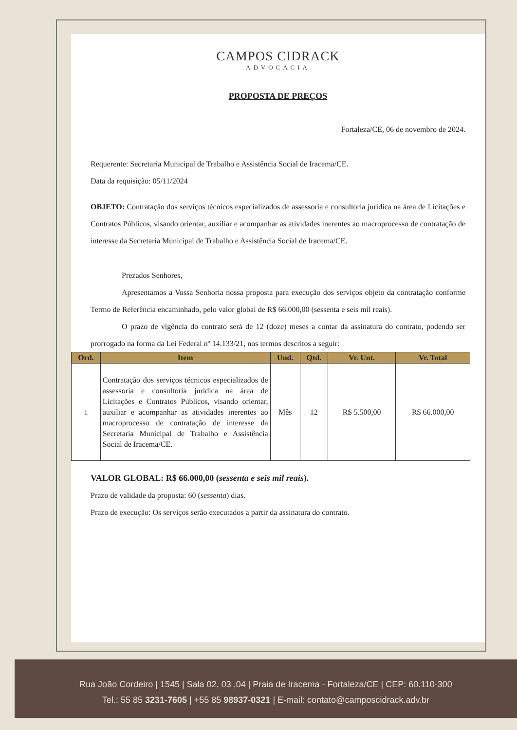CAMPOS CIDRACK
ADVOCACIA
PROPOSTA DE PREÇOS
Fortaleza/CE, 06 de novembro de 2024.
Requerente: Secretaria Municipal de Trabalho e Assistência Social de Iracema/CE.
Data da requisição: 05/11/2024
OBJETO: Contratação dos serviços técnicos especializados de assessoria e consultoria jurídica na área de Licitações e Contratos Públicos, visando orientar, auxiliar e acompanhar as atividades inerentes ao macroprocesso de contratação de interesse da Secretaria Municipal de Trabalho e Assistência Social de Iracema/CE.
Prezados Senhores,
Apresentamos a Vossa Senhoria nossa proposta para execução dos serviços objeto da contratação conforme Termo de Referência encaminhado, pelo valor global de R$ 66.000,00 (sessenta e seis mil reais).
O prazo de vigência do contrato será de 12 (doze) meses a contar da assinatura do contrato, podendo ser prorrogado na forma da Lei Federal nº 14.133/21, nos termos descritos a seguir:
| Ord. | Item | Und. | Qtd. | Vr. Unt. | Vr. Total |
| --- | --- | --- | --- | --- | --- |
| 1 | Contratação dos serviços técnicos especializados de assessoria e consultoria jurídica na área de Licitações e Contratos Públicos, visando orientar, auxiliar e acompanhar as atividades inerentes ao macroprocesso de contratação de interesse da Secretaria Municipal de Trabalho e Assistência Social de Iracema/CE. | Mês | 12 | R$ 5.500,00 | R$ 66.000,00 |
VALOR GLOBAL: R$ 66.000,00 (sessenta e seis mil reais).
Prazo de validade da proposta: 60 (sessenta) dias.
Prazo de execução: Os serviços serão executados a partir da assinatura do contrato.
Rua João Cordeiro | 1545 | Sala 02, 03 ,04 | Praia de Iracema - Fortaleza/CE | CEP: 60.110-300
Tel.: 55 85 3231-7605 | +55 85 98937-0321 | E-mail: contato@camposcidrack.adv.br